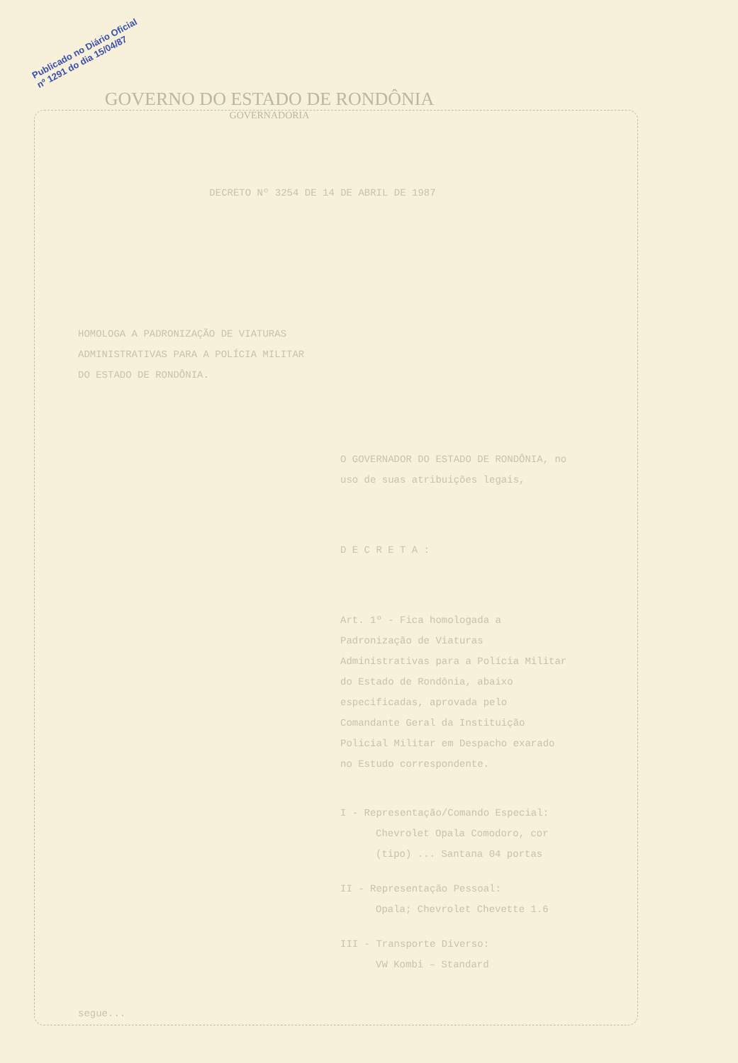Publicado no Diário Oficial
nº 1291 do dia 15/04/87
GOVERNO DO ESTADO DE RONDÔNIA
GOVERNADORIA
DECRETO Nº 3254 DE 14 DE ABRIL DE 1987
HOMOLOGA A PADRONIZAÇÃO DE VIATURAS ADMINISTRATIVAS PARA A POLÍCIA MILITAR DO ESTADO DE RONDÔNIA.
O GOVERNADOR DO ESTADO DE RONDÔNIA, no uso de suas atribuições legais,
D E C R E T A :
Art. 1º - Fica homologada a Padronização de Viaturas Administrativas para a Polícia Militar do Estado de Rondônia, abaixo especificadas, aprovada pelo Comandante Geral da Instituição Policial Militar em Despacho exarado no Estudo correspondente.
I - Representação/Comando Especial:
Chevrolet Opala Comodoro, cor (tipo) ... Santana 04 portas
II - Representação Pessoal:
Opala; Chevrolet Chevette 1.6
III - Transporte Diverso:
VW Kombi – Standard
segue...